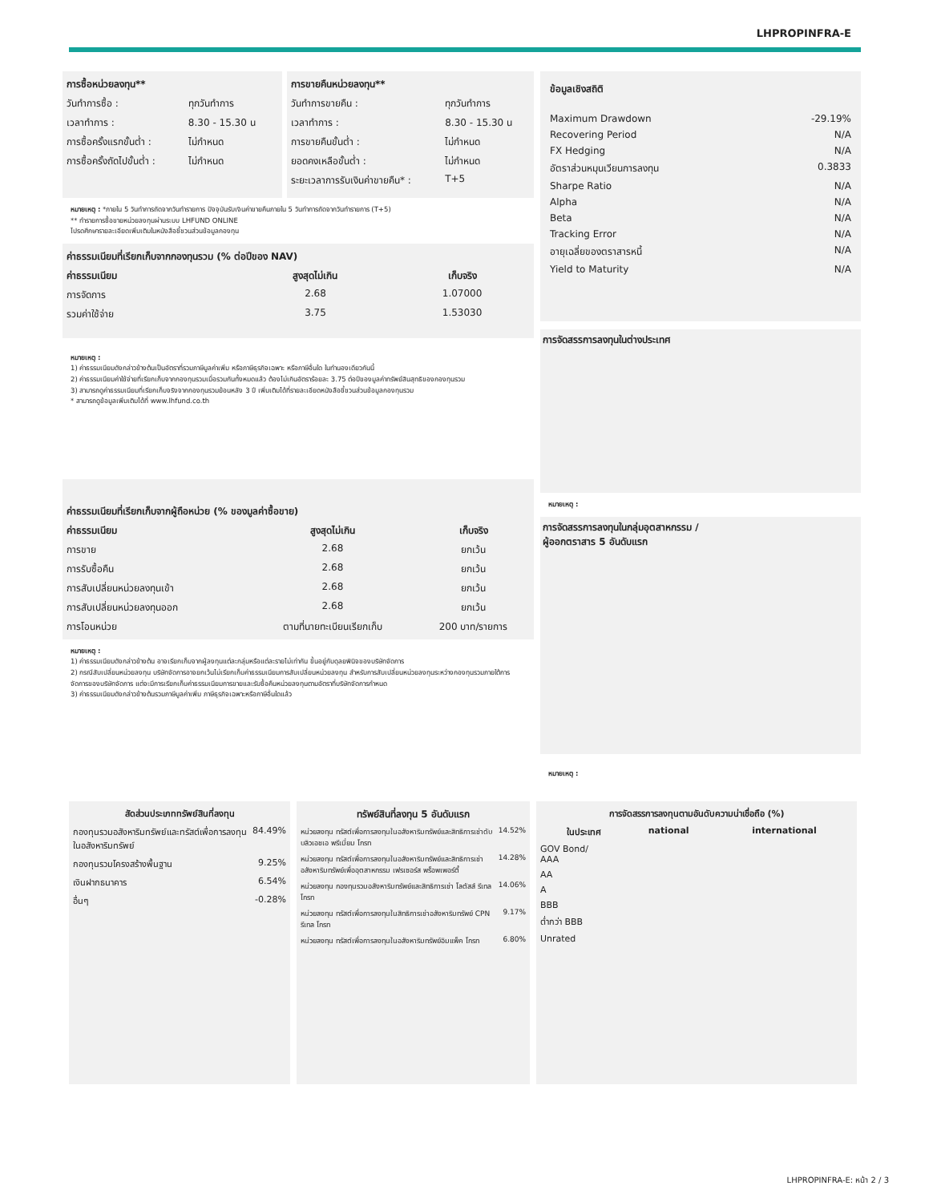LHPROPINFRA-E
| การซื้อหน่วยลงทุน** | |
| --- | --- |
| วันทำการซื้อ : | ทุกวันทำการ |
| เวลาทำการ : | 8.30 - 15.30 น |
| การซื้อครั้งแรกขั้นต่ำ : | ไม่กำหนด |
| การซื้อครั้งถัดไปขั้นต่ำ : | ไม่กำหนด |
| การขายคืนหน่วยลงทุน** | |
| --- | --- |
| วันทำการขายคืน : | ทุกวันทำการ |
| เวลาทำการ : | 8.30 - 15.30 น |
| การขายคืนขั้นต่ำ : | ไม่กำหนด |
| ยอดคงเหลือขั้นต่ำ : | ไม่กำหนด |
| ระยะเวลาการรับเงินค่าขายคืน* : | T+5 |
หมายเหตุ : *ภายใน 5 วันทำการถัดจากวันทำรายการ ปัจจุบันรับเงินค่าขายคืนภายใน 5 วันทำการถัดจากวันทำรายการ (T+5)
** ทำรายการซื้อขายหน่วยลงทุนผ่านระบบ LHFUND ONLINE
โปรดศึกษารายละเอียดเพิ่มเติมในหนังสือชี้ชวนส่วนข้อมูลกองทุน
| ค่าธรรมเนียมที่เรียกเก็บจากกองทุนรวม (% ต่อปีของ NAV) | | |
| --- | --- | --- |
| ค่าธรรมเนียม | สูงสุดไม่เกิน | เก็บจริง |
| การจัดการ | 2.68 | 1.07000 |
| รวมค่าใช้จ่าย | 3.75 | 1.53030 |
หมายเหตุ :
1) ค่าธรรมเนียมดังกล่าวข้างต้นเป็นอัตราที่รวมภาษีมูลค่าเพิ่ม หรือภาษีธุรกิจเฉพาะ หรือภาษีอื่นใด ในทำนองเดียวกันนี้
2) ค่าธรรมเนียมค่าใช้จ่ายที่เรียกเก็บจากกองทุนรวมเมื่อรวมกันทั้งหมดแล้ว ต้องไม่เกินอัตราร้อยละ 3.75 ต่อปีของมูลค่าทรัพย์สินสุทธิของกองทุนรวม
3) สามารถดูค่าธรรมเนียมที่เรียกเก็บจริงจากกองทุนรวมย้อนหลัง 3 ปี เพิ่มเติมได้ที่รายละเอียดหนังสือชี้ชวนส่วนข้อมูลกองทุนรวม
* สามารถดูข้อมูลเพิ่มเติมได้ที่ www.lhfund.co.th
| ค่าธรรมเนียมที่เรียกเก็บจากผู้ถือหน่วย (% ของมูลค่าซื้อขาย) | | |
| --- | --- | --- |
| ค่าธรรมเนียม | สูงสุดไม่เกิน | เก็บจริง |
| การขาย | 2.68 | ยกเว้น |
| การรับซื้อคืน | 2.68 | ยกเว้น |
| การสับเปลี่ยนหน่วยลงทุนเข้า | 2.68 | ยกเว้น |
| การสับเปลี่ยนหน่วยลงทุนออก | 2.68 | ยกเว้น |
| การโอนหน่วย | ตามที่นายทะเบียนเรียกเก็บ | 200 บาท/รายการ |
หมายเหตุ :
1) ค่าธรรมเนียมดังกล่าวข้างต้น อาจเรียกเก็บจากผู้ลงทุนแต่ละกลุ่มหรือแต่ละรายไม่เท่ากัน ขึ้นอยู่กับดุลยพินิจของบริษัทจัดการ
2) กรณีสับเปลี่ยนหน่วยลงทุน บริษัทจัดการอาจยกเว้นไม่เรียกเก็บค่าธรรมเนียมการสับเปลี่ยนหน่วยลงทุน สำหรับการสับเปลี่ยนหน่วยลงทุนระหว่างกองทุนรวมภายใต้การจัดการของบริษัทจัดการ แต่จะมีการเรียกเก็บค่าธรรมเนียมการขายและรับซื้อคืนหน่วยลงทุนตามอัตราที่บริษัทจัดการกำหนด
3) ค่าธรรมเนียมดังกล่าวข้างต้นรวมภาษีมูลค่าเพิ่ม ภาษีธุรกิจเฉพาะหรือภาษีอื่นใดแล้ว
| ข้อมูลเชิงสถิติ | |
| --- | --- |
| Maximum Drawdown | -29.19% |
| Recovering Period | N/A |
| FX Hedging | N/A |
| อัตราส่วนหมุนเวียนการลงทุน | 0.3833 |
| Sharpe Ratio | N/A |
| Alpha | N/A |
| Beta | N/A |
| Tracking Error | N/A |
| อายุเฉลี่ยของตราสารหนี้ | N/A |
| Yield to Maturity | N/A |
การจัดสรรการลงทุนในต่างประเทศ
หมายเหตุ :
การจัดสรรการลงทุนในกลุ่มอุตสาหกรรม /
ผู้ออกตราสาร 5 อันดับแรก
หมายเหตุ :
| สัดส่วนประเภททรัพย์สินที่ลงทุน | |
| --- | --- |
| กองทุนรวมอสังหาริมทรัพย์และทรัสต์เพื่อการลงทุนในอสังหาริมทรัพย์ | 84.49% |
| กองทุนรวมโครงสร้างพื้นฐาน | 9.25% |
| เงินฝากธนาคาร | 6.54% |
| อื่นๆ | -0.28% |
| ทรัพย์สินที่ลงทุน 5 อันดับแรก | |
| --- | --- |
| หน่วยลงทุน ทรัสต์เพื่อการลงทุนในอสังหาริมทรัพย์และสิทธิการเช่าดับบลิวเอชเอ พรีเมี่ยม โกรท | 14.52% |
| หน่วยลงทุน ทรัสต์เพื่อการลงทุนในอสังหาริมทรัพย์และสิทธิการเช่าอสังหาริมทรัพย์เพื่ออุตสาหกรรม เฟรเซอร์ส พร็อพเพอร์ตี้ | 14.28% |
| หน่วยลงทุน กองทุนรวมอสังหาริมทรัพย์และสิทธิการเช่า โลตัสส์ รีเทล โกรท | 14.06% |
| หน่วยลงทุน ทรัสต์เพื่อการลงทุนในสิทธิการเช่าอสังหาริมทรัพย์ CPN รีเทล โกรท | 9.17% |
| หน่วยลงทุน ทรัสต์เพื่อการลงทุนในอสังหาริมทรัพย์อิมแพ็ค โกรท | 6.80% |
| การจัดสรรการลงทุนตามอันดับความน่าเชื่อถือ (%) | | | |
| --- | --- | --- | --- |
| | ในประเทศ | national | international |
| GOV Bond/ AAA | | | |
| AA | | | |
| A | | | |
| BBB | | | |
| ต่ำกว่า BBB | | | |
| Unrated | | | |
LHPROPINFRA-E: หน้า 2 / 3